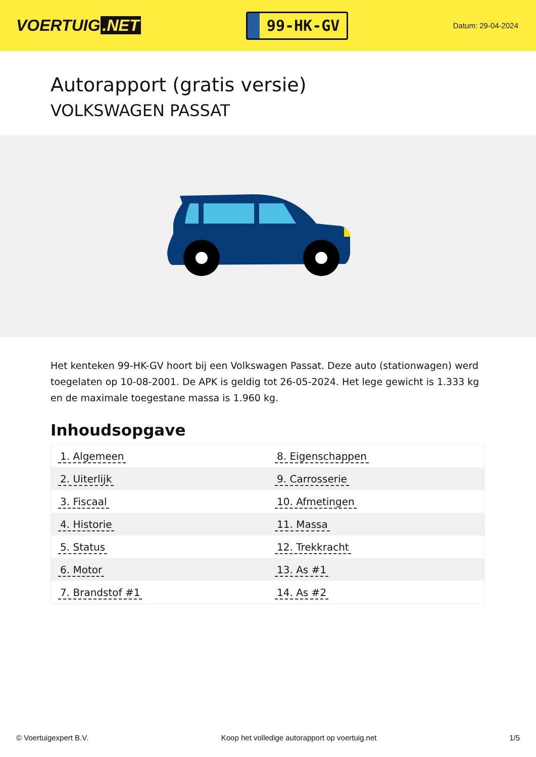VOERTUIG.NET
99-HK-GV
Datum: 29-04-2024
Autorapport (gratis versie)
VOLKSWAGEN PASSAT
Het kenteken 99-HK-GV hoort bij een Volkswagen Passat. Deze auto (stationwagen) werd toegelaten op 10-08-2001. De APK is geldig tot 26-05-2024. Het lege gewicht is 1.333 kg en de maximale toegestane massa is 1.960 kg.
Inhoudsopgave
| 1. Algemeen | 8. Eigenschappen |
| 2. Uiterlijk | 9. Carrosserie |
| 3. Fiscaal | 10. Afmetingen |
| 4. Historie | 11. Massa |
| 5. Status | 12. Trekkracht |
| 6. Motor | 13. As #1 |
| 7. Brandstof #1 | 14. As #2 |
© Voertuigexpert B.V. Koop het volledige autorapport op voertuig.net 1/5